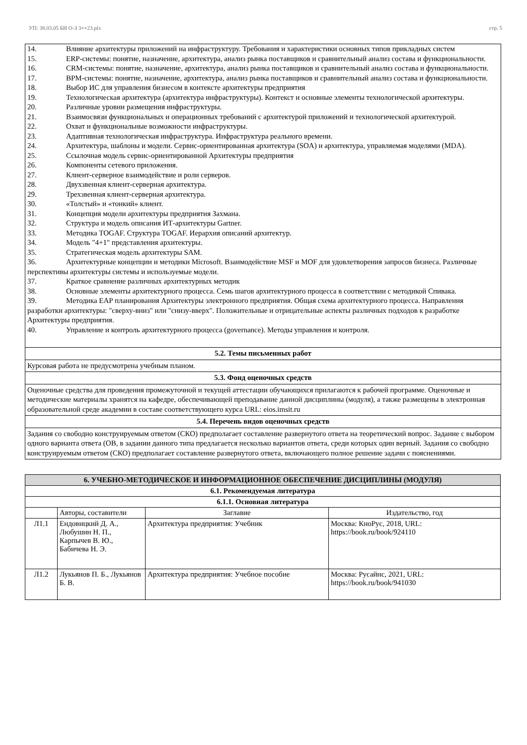УП: 38.03.05 БИ О-З 3++23.plx стр. 5
14. Влияние архитектуры приложений на инфраструктуру. Требования и характеристики основных типов прикладных систем
15. ERP-системы: понятие, назначение, архитектура, анализ рынка поставщиков и сравнительный анализ состава и функциональности.
16. CRM-системы: понятие, назначение, архитектура, анализ рынка поставщиков и сравнительный анализ состава и функциональности.
17. BPM-системы: понятие, назначение, архитектура, анализ рынка поставщиков и сравнительный анализ состава и функциональности.
18. Выбор ИС для управления бизнесом в контексте архитектуры предприятия
19. Технологическая архитектура (архитектура инфраструктуры). Контекст и основные элементы технологической архитектуры.
20. Различные уровни размещения инфраструктуры.
21. Взаимосвязи функциональных и операционных требований с архитектурой приложений и технологической архитектурой.
22. Охват и функциональные возможности инфраструктуры.
23. Адаптивная технологическая инфраструктура. Инфраструктура реального времени.
24. Архитектура, шаблоны и модели. Сервис-ориентированная архитектура (SOA) и архитектура, управляемая моделями (MDA).
25. Ссылочная модель сервис-ориентированной Архитектуры предприятия
26. Компоненты сетевого приложения.
27. Клиент-серверное взаимодействие и роли серверов.
28. Двухзвенная клиент-серверная архитектура.
29. Трехзвенная клиент-серверная архитектура.
30. «Толстый» и «тонкий» клиент.
31. Концепция модели архитектуры предприятия Захмана.
32. Структура и модель описания ИТ-архитектуры Gartner.
33. Методика TOGAF. Структура TOGAF. Иерархия описаний архитектур.
34. Модель "4+1" представления архитектуры.
35. Стратегическая модель архитектуры SAM.
36. Архитектурные концепции и методики Microsoft. Взаимодействие MSF и MOF для удовлетворения запросов бизнеса. Различные перспективы архитектуры системы и используемые модели.
37. Краткое сравнение различных архитектурных методик
38. Основные элементы архитектурного процесса. Семь шагов архитектурного процесса в соответствии с методикой Спивака.
39. Методика EAP планирования Архитектуры электронного предприятия. Общая схема архитектурного процесса. Направления разработки архитектуры: "сверху-вниз" или "снизу-вверх". Положительные и отрицательные аспекты различных подходов к разработке Архитектуры предприятия.
40. Управление и контроль архитектурного процесса (governance). Методы управления и контроля.
5.2. Темы письменных работ
Курсовая работа не предусмотрена учебным планом.
5.3. Фонд оценочных средств
Оценочные средства для проведения промежуточной и текущей аттестации обучающихся прилагаются к рабочей программе. Оценочные и методические материалы хранятся на кафедре, обеспечивающей преподавание данной дисциплины (модуля), а также размещены в электронная образовательной среде академии в составе соответствующего курса URL: eios.imsit.ru
5.4. Перечень видов оценочных средств
Задания со свободно конструируемым ответом (СКО) предполагает составление развернутого ответа на теоретический вопрос. Задание с выбором одного варианта ответа (ОВ, в задании данного типа предлагается несколько вариантов ответа, среди которых один верный. Задания со свободно конструируемым ответом (СКО) предполагает составление развернутого ответа, включающего полное решение задачи с пояснениями.
| 6. УЧЕБНО-МЕТОДИЧЕСКОЕ И ИНФОРМАЦИОННОЕ ОБЕСПЕЧЕНИЕ ДИСЦИПЛИНЫ (МОДУЛЯ) | | | |
| --- | --- | --- | --- |
| 6.1. Рекомендуемая литература | | | |
| 6.1.1. Основная литература | | | |
| | Авторы, составители | Заглавие | Издательство, год |
| Л1.1 | Ендовицкий Д. А., Любушин Н. П., Карпычев В. Ю., Бабичева Н. Э. | Архитектура предприятия: Учебник | Москва: КноРус, 2018, URL: https://book.ru/book/924110 |
| Л1.2 | Лукьянов П. Б., Лукьянов Б. В. | Архитектура предприятия: Учебное пособие | Москва: Русайнс, 2021, URL: https://book.ru/book/941030 |